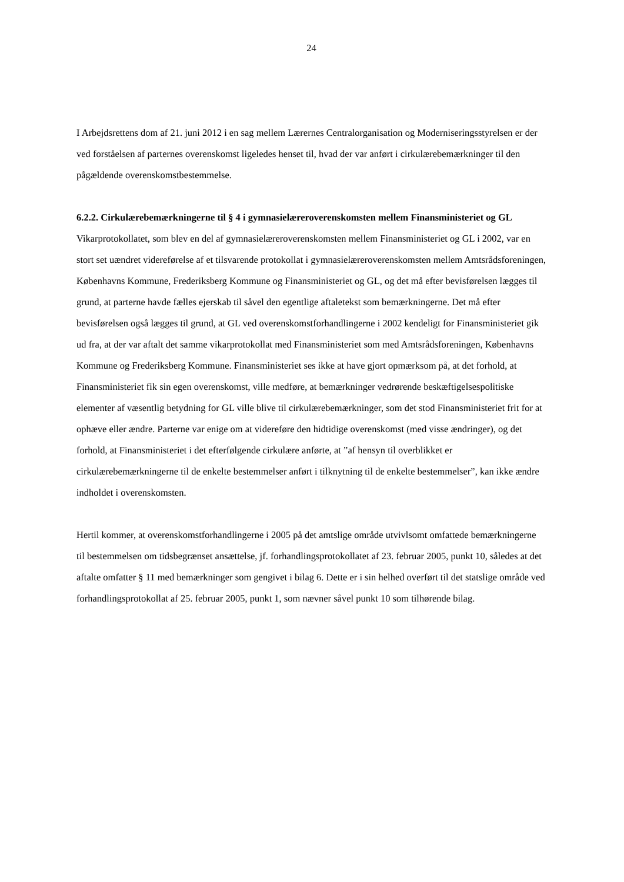24
I Arbejdsrettens dom af 21. juni 2012 i en sag mellem Lærernes Centralorganisation og Moderniseringsstyrelsen er der ved forståelsen af parternes overenskomst ligeledes henset til, hvad der var anført i cirkulærebemærkninger til den pågældende overenskomstbestemmelse.
6.2.2. Cirkulærebemærkningerne til § 4 i gymnasielæreroverenskomsten mellem Finansministeriet og GL
Vikarprotokollatet, som blev en del af gymnasielæreroverenskomsten mellem Finansministeriet og GL i 2002, var en stort set uændret videreførelse af et tilsvarende protokollat i gymnasielæreroverenskomsten mellem Amtsrådsforeningen, Københavns Kommune, Frederiksberg Kommune og Finansministeriet og GL, og det må efter bevisførelsen lægges til grund, at parterne havde fælles ejerskab til såvel den egentlige aftaletekst som bemærkningerne. Det må efter bevisførelsen også lægges til grund, at GL ved overenskomstforhandlingerne i 2002 kendeligt for Finansministeriet gik ud fra, at der var aftalt det samme vikarprotokollat med Finansministeriet som med Amtsrådsforeningen, Københavns Kommune og Frederiksberg Kommune. Finansministeriet ses ikke at have gjort opmærksom på, at det forhold, at Finansministeriet fik sin egen overenskomst, ville medføre, at bemærkninger vedrørende beskæftigelsespolitiske elementer af væsentlig betydning for GL ville blive til cirkulærebemærkninger, som det stod Finansministeriet frit for at ophæve eller ændre. Parterne var enige om at videreføre den hidtidige overenskomst (med visse ændringer), og det forhold, at Finansministeriet i det efterfølgende cirkulære anførte, at ”af hensyn til overblikket er cirkulærebemærkningerne til de enkelte bestemmelser anført i tilknytning til de enkelte bestemmelser”, kan ikke ændre indholdet i overenskomsten.
Hertil kommer, at overenskomstforhandlingerne i 2005 på det amtslige område utvivlsomt omfattede bemærkningerne til bestemmelsen om tidsbegrænset ansættelse, jf. forhandlingsprotokollatet af 23. februar 2005, punkt 10, således at det aftalte omfatter § 11 med bemærkninger som gengivet i bilag 6. Dette er i sin helhed overført til det statslige område ved forhandlingsprotokollat af 25. februar 2005, punkt 1, som nævner såvel punkt 10 som tilhørende bilag.